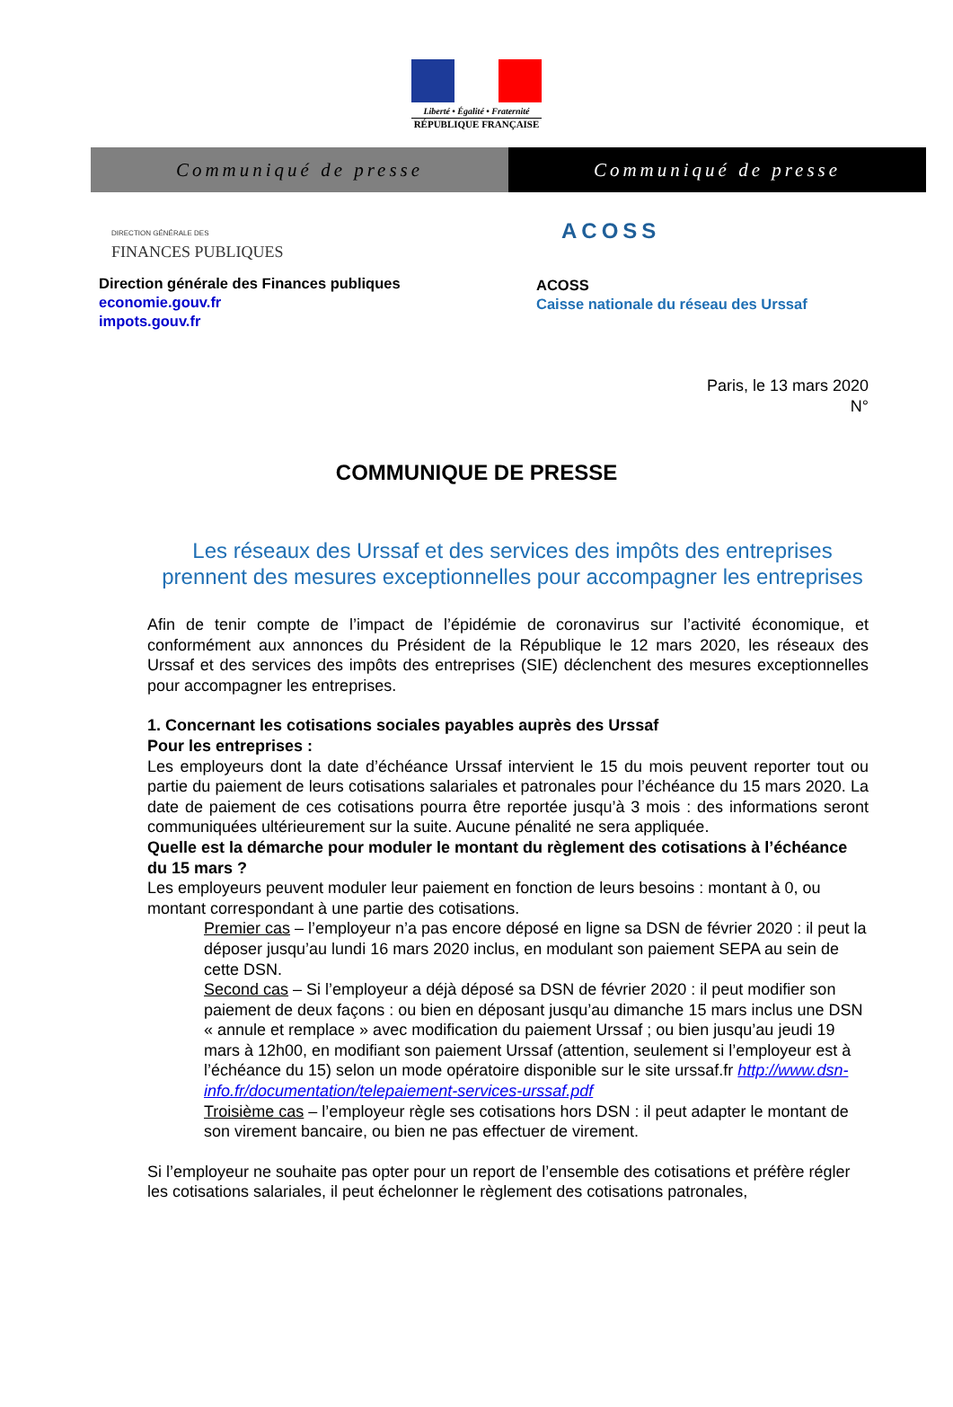Liberté • Égalité • Fraternité
RÉPUBLIQUE FRANÇAISE
Communiqué de presse Communiqué de presse
DIRECTION GÉNÉRALE DES
FINANCES PUBLIQUES
Direction générale des Finances publiques
economie.gouv.fr
impots.gouv.fr
ACOSS
ACOSS
Caisse nationale du réseau des Urssaf
Paris, le 13 mars 2020
N°
COMMUNIQUE DE PRESSE
Les réseaux des Urssaf et des services des impôts des entreprises prennent des mesures exceptionnelles pour accompagner les entreprises
Afin de tenir compte de l’impact de l’épidémie de coronavirus sur l’activité économique, et conformément aux annonces du Président de la République le 12 mars 2020, les réseaux des Urssaf et des services des impôts des entreprises (SIE) déclenchent des mesures exceptionnelles pour accompagner les entreprises.
1. Concernant les cotisations sociales payables auprès des Urssaf
Pour les entreprises :
Les employeurs dont la date d’échéance Urssaf intervient le 15 du mois peuvent reporter tout ou partie du paiement de leurs cotisations salariales et patronales pour l’échéance du 15 mars 2020. La date de paiement de ces cotisations pourra être reportée jusqu’à 3 mois : des informations seront communiquées ultérieurement sur la suite. Aucune pénalité ne sera appliquée.
Quelle est la démarche pour moduler le montant du règlement des cotisations à l’échéance du 15 mars ?
Les employeurs peuvent moduler leur paiement en fonction de leurs besoins : montant à 0, ou montant correspondant à une partie des cotisations.
Premier cas – l’employeur n’a pas encore déposé en ligne sa DSN de février 2020 : il peut la déposer jusqu’au lundi 16 mars 2020 inclus, en modulant son paiement SEPA au sein de cette DSN.
Second cas – Si l’employeur a déjà déposé sa DSN de février 2020 : il peut modifier son paiement de deux façons : ou bien en déposant jusqu’au dimanche 15 mars inclus une DSN « annule et remplace » avec modification du paiement Urssaf ; ou bien jusqu’au jeudi 19 mars à 12h00, en modifiant son paiement Urssaf (attention, seulement si l’employeur est à l’échéance du 15) selon un mode opératoire disponible sur le site urssaf.fr http://www.dsn-info.fr/documentation/telepaiement-services-urssaf.pdf
Troisième cas – l’employeur règle ses cotisations hors DSN : il peut adapter le montant de son virement bancaire, ou bien ne pas effectuer de virement.
Si l’employeur ne souhaite pas opter pour un report de l’ensemble des cotisations et préfère régler les cotisations salariales, il peut échelonner le règlement des cotisations patronales,